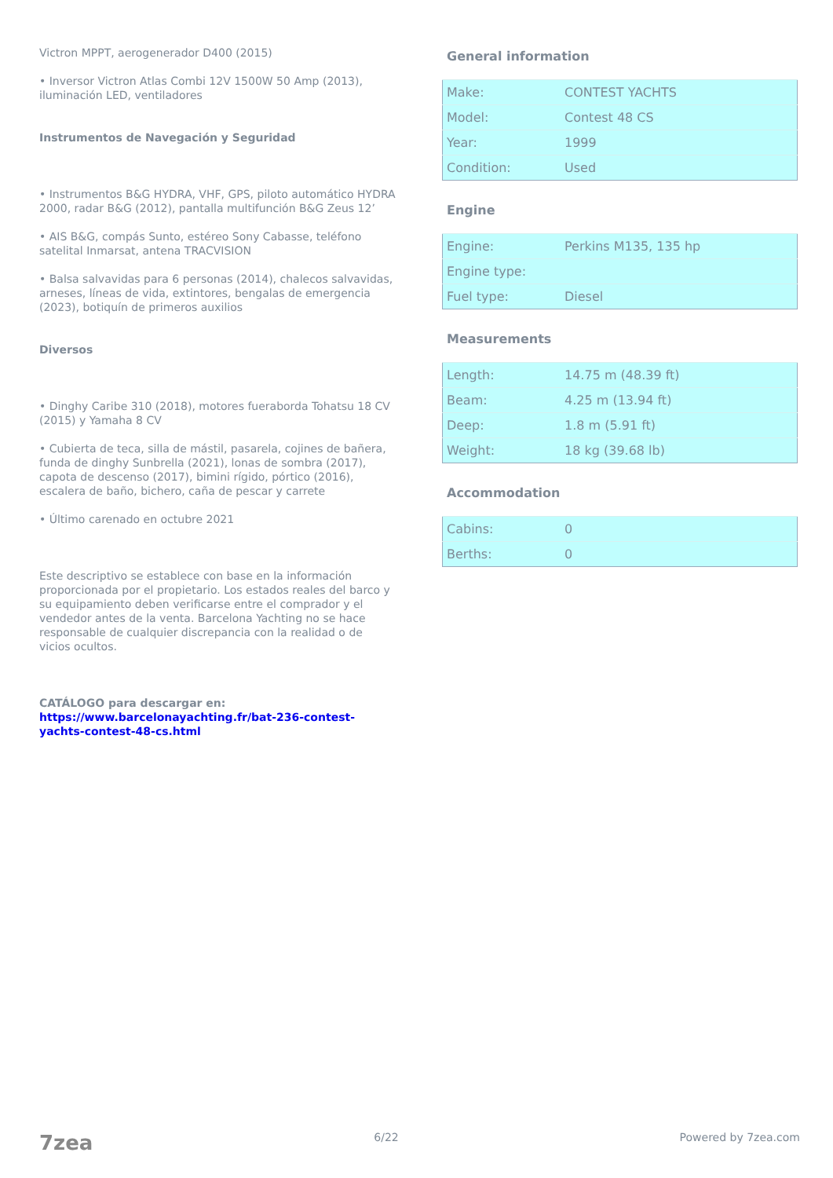Victron MPPT, aerogenerador D400 (2015)
• Inversor Victron Atlas Combi 12V 1500W 50 Amp (2013), iluminación LED, ventiladores
Instrumentos de Navegación y Seguridad
• Instrumentos B&G HYDRA, VHF, GPS, piloto automático HYDRA 2000, radar B&G (2012), pantalla multifunción B&G Zeus 12’
• AIS B&G, compás Sunto, estéreo Sony Cabasse, teléfono satelital Inmarsat, antena TRACVISION
• Balsa salvavidas para 6 personas (2014), chalecos salvavidas, arneses, líneas de vida, extintores, bengalas de emergencia (2023), botiquín de primeros auxilios
Diversos
• Dinghy Caribe 310 (2018), motores fueraborda Tohatsu 18 CV (2015) y Yamaha 8 CV
• Cubierta de teca, silla de mástil, pasarela, cojines de bañera, funda de dinghy Sunbrella (2021), lonas de sombra (2017), capota de descenso (2017), bimini rígido, pórtico (2016), escalera de baño, bichero, caña de pescar y carrete
• Último carenado en octubre 2021
Este descriptivo se establece con base en la información proporcionada por el propietario. Los estados reales del barco y su equipamiento deben verificarse entre el comprador y el vendedor antes de la venta. Barcelona Yachting no se hace responsable de cualquier discrepancia con la realidad o de vicios ocultos.
CATÁLOGO para descargar en: https://www.barcelonayachting.fr/bat-236-contest-yachts-contest-48-cs.html
General information
| Make: | CONTEST YACHTS |
| Model: | Contest 48 CS |
| Year: | 1999 |
| Condition: | Used |
Engine
| Engine: | Perkins M135, 135 hp |
| Engine type: | |
| Fuel type: | Diesel |
Measurements
| Length: | 14.75 m (48.39 ft) |
| Beam: | 4.25 m (13.94 ft) |
| Deep: | 1.8 m (5.91 ft) |
| Weight: | 18 kg (39.68 lb) |
Accommodation
| Cabins: | 0 |
| Berths: | 0 |
7zea 6/22 Powered by 7zea.com